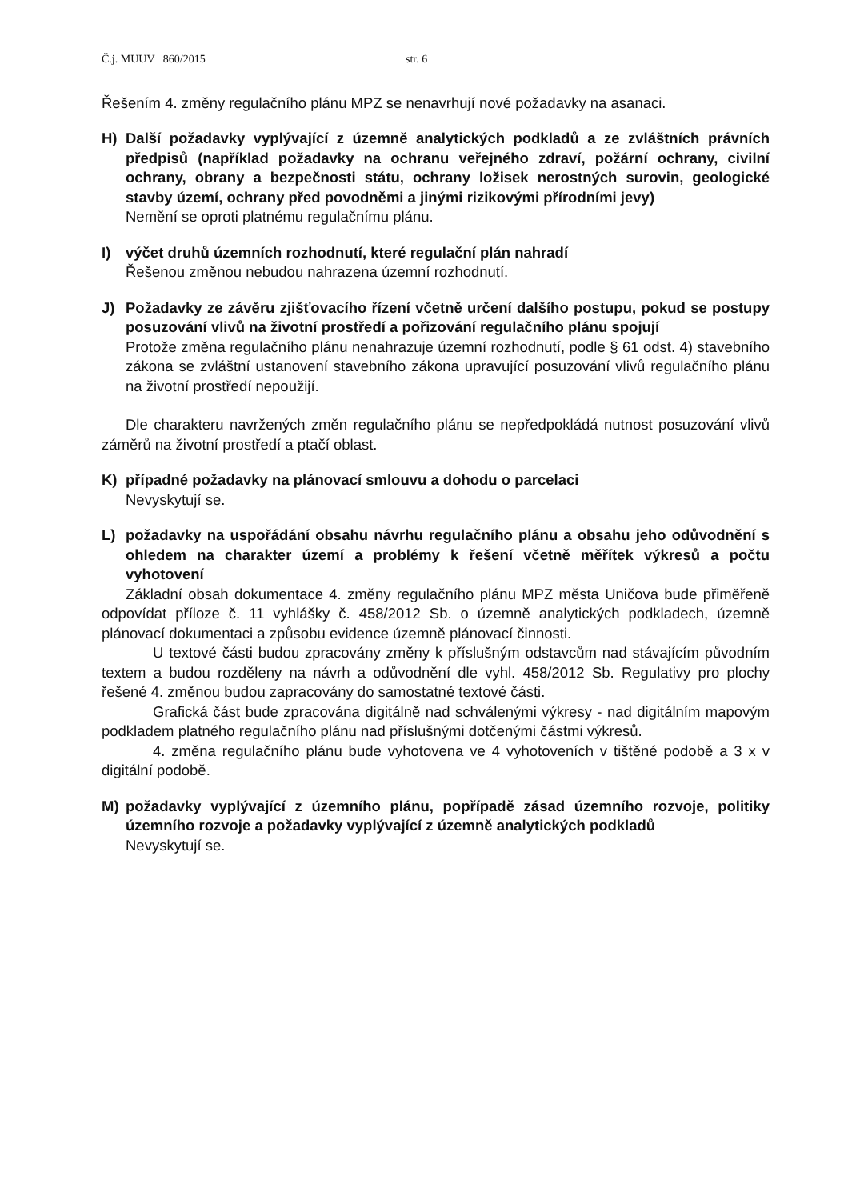Č.j. MUUV 860/2015 str. 6
Řešením 4. změny regulačního plánu MPZ se nenavrhují nové požadavky na asanaci.
H) Další požadavky vyplývající z územně analytických podkladů a ze zvláštních právních předpisů (například požadavky na ochranu veřejného zdraví, požární ochrany, civilní ochrany, obrany a bezpečnosti státu, ochrany ložisek nerostných surovin, geologické stavby území, ochrany před povodněmi a jinými rizikovými přírodními jevy)
Nemění se oproti platnému regulačnímu plánu.
I) výčet druhů územních rozhodnutí, které regulační plán nahradí
Řešenou změnou nebudou nahrazena územní rozhodnutí.
J) Požadavky ze závěru zjišťovacího řízení včetně určení dalšího postupu, pokud se postupy posuzování vlivů na životní prostředí a pořizování regulačního plánu spojují
Protože změna regulačního plánu nenahrazuje územní rozhodnutí, podle § 61 odst. 4) stavebního zákona se zvláštní ustanovení stavebního zákona upravující posuzování vlivů regulačního plánu na životní prostředí nepoužijí.
Dle charakteru navržených změn regulačního plánu se nepředpokládá nutnost posuzování vlivů záměrů na životní prostředí a ptačí oblast.
K) případné požadavky na plánovací smlouvu a dohodu o parcelaci
Nevyskytují se.
L) požadavky na uspořádání obsahu návrhu regulačního plánu a obsahu jeho odůvodnění s ohledem na charakter území a problémy k řešení včetně měřítek výkresů a počtu vyhotovení
Základní obsah dokumentace 4. změny regulačního plánu MPZ města Uničova bude přiměřeně odpovídat příloze č. 11 vyhlášky č. 458/2012 Sb. o územně analytických podkladech, územně plánovací dokumentaci a způsobu evidence územně plánovací činnosti.
U textové části budou zpracovány změny k příslušným odstavcům nad stávajícím původním textem a budou rozděleny na návrh a odůvodnění dle vyhl. 458/2012 Sb. Regulativy pro plochy řešené 4. změnou budou zapracovány do samostatné textové části.
Grafická část bude zpracována digitálně nad schválenými výkresy - nad digitálním mapovým podkladem platného regulačního plánu nad příslušnými dotčenými částmi výkresů.
4. změna regulačního plánu bude vyhotovena ve 4 vyhotoveních v tištěné podobě a 3 x v digitální podobě.
M) požadavky vyplývající z územního plánu, popřípadě zásad územního rozvoje, politiky územního rozvoje a požadavky vyplývající z územně analytických podkladů
Nevyskytují se.